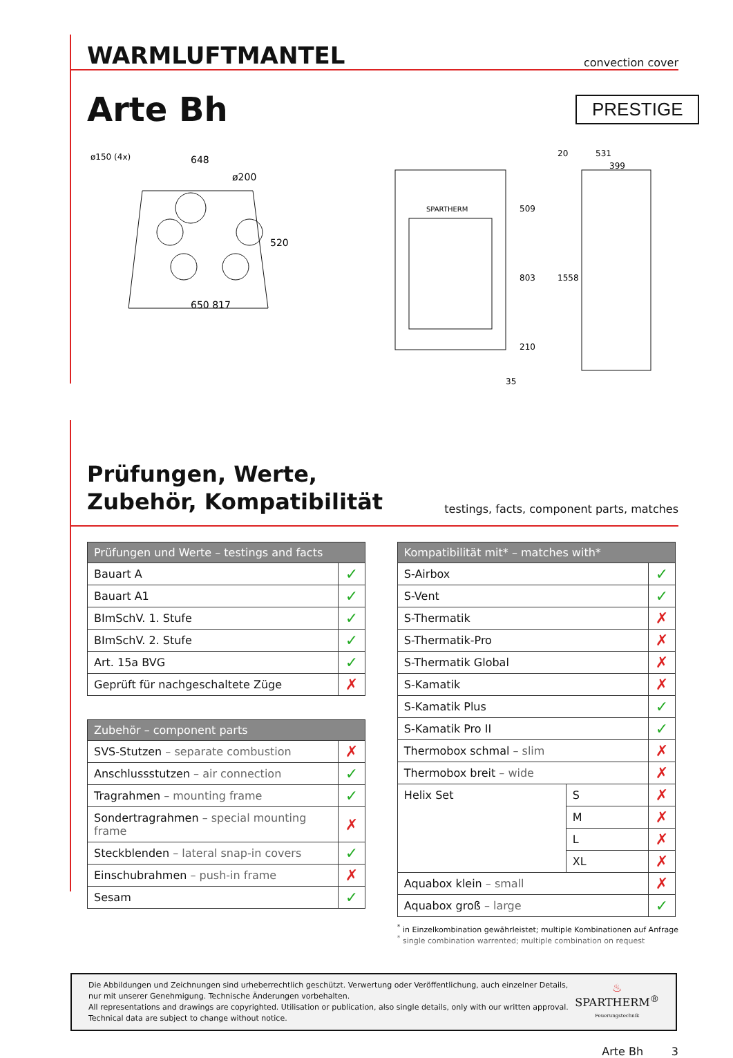PRESTIGE
WARMLUFTMANTEL
convection cover
Arte Bh
648
ø200
ø150 (4x)
520
650 817
SPARTHERM
509
803
210
35
531
399
20
1558
Prüfungen, Werte,
Zubehör, Kompatibilität
testings, facts, component parts, matches
| Prüfungen und Werte – testings and facts | |
| --- | --- |
| Bauart A | ✓ |
| Bauart A1 | ✓ |
| BImSchV. 1. Stufe | ✓ |
| BImSchV. 2. Stufe | ✓ |
| Art. 15a BVG | ✓ |
| Geprüft für nachgeschaltete Züge | ✗ |
| Zubehör – component parts | |
| --- | --- |
| SVS-Stutzen – separate combustion | ✗ |
| Anschlussstutzen – air connection | ✓ |
| Tragrahmen – mounting frame | ✓ |
| Sondertragrahmen – special mounting frame | ✗ |
| Steckblenden – lateral snap-in covers | ✓ |
| Einschubrahmen – push-in frame | ✗ |
| Sesam | ✓ |
| Kompatibilität mit* – matches with* | | |
| --- | --- | --- |
| S-Airbox | | ✓ |
| S-Vent | | ✓ |
| S-Thermatik | | ✗ |
| S-Thermatik-Pro | | ✗ |
| S-Thermatik Global | | ✗ |
| S-Kamatik | | ✗ |
| S-Kamatik Plus | | ✓ |
| S-Kamatik Pro II | | ✓ |
| Thermobox schmal – slim | | ✗ |
| Thermobox breit – wide | | ✗ |
| Helix Set | S | ✗ |
| | M | ✗ |
| | L | ✗ |
| | XL | ✗ |
| Aquabox klein – small | | ✗ |
| Aquabox groß – large | | ✓ |
<sup>*</sup> in Einzelkombination gewährleistet; multiple Kombinationen auf Anfrage
<sup>*</sup> single combination warrented; multiple combination on request
Die Abbildungen und Zeichnungen sind urheberrechtlich geschützt. Verwertung oder Veröffentlichung, auch einzelner Details,
nur mit unserer Genehmigung. Technische Änderungen vorbehalten.
All representations and drawings are copyrighted. Utilisation or publication, also single details, only with our written approval.
Technical data are subject to change without notice.
♨
SPARTHERM<sup>®</sup>
Feuerungstechnik
Arte Bh 3